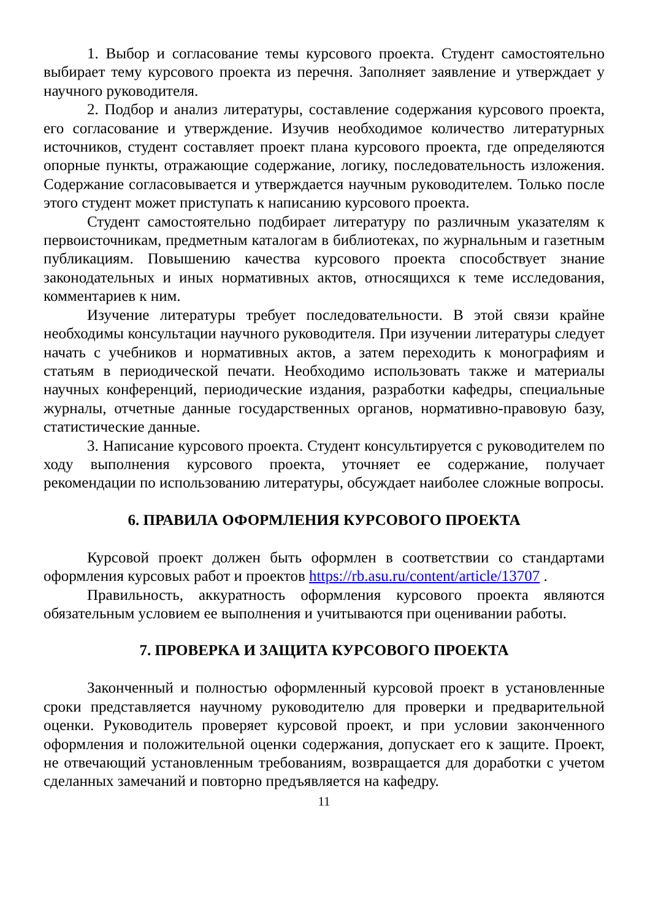1. Выбор и согласование темы курсового проекта. Студент самостоятельно выбирает тему курсового проекта из перечня. Заполняет заявление и утверждает у научного руководителя.
2. Подбор и анализ литературы, составление содержания курсового проекта, его согласование и утверждение. Изучив необходимое количество литературных источников, студент составляет проект плана курсового проекта, где определяются опорные пункты, отражающие содержание, логику, последовательность изложения. Содержание согласовывается и утверждается научным руководителем. Только после этого студент может приступать к написанию курсового проекта.
Студент самостоятельно подбирает литературу по различным указателям к первоисточникам, предметным каталогам в библиотеках, по журнальным и газетным публикациям. Повышению качества курсового проекта способствует знание законодательных и иных нормативных актов, относящихся к теме исследования, комментариев к ним.
Изучение литературы требует последовательности. В этой связи крайне необходимы консультации научного руководителя. При изучении литературы следует начать с учебников и нормативных актов, а затем переходить к монографиям и статьям в периодической печати. Необходимо использовать также и материалы научных конференций, периодические издания, разработки кафедры, специальные журналы, отчетные данные государственных органов, нормативно-правовую базу, статистические данные.
3. Написание курсового проекта. Студент консультируется с руководителем по ходу выполнения курсового проекта, уточняет ее содержание, получает рекомендации по использованию литературы, обсуждает наиболее сложные вопросы.
6. ПРАВИЛА ОФОРМЛЕНИЯ КУРСОВОГО ПРОЕКТА
Курсовой проект должен быть оформлен в соответствии со стандартами оформления курсовых работ и проектов https://rb.asu.ru/content/article/13707 .
Правильность, аккуратность оформления курсового проекта являются обязательным условием ее выполнения и учитываются при оценивании работы.
7. ПРОВЕРКА И ЗАЩИТА КУРСОВОГО ПРОЕКТА
Законченный и полностью оформленный курсовой проект в установленные сроки представляется научному руководителю для проверки и предварительной оценки. Руководитель проверяет курсовой проект, и при условии законченного оформления и положительной оценки содержания, допускает его к защите. Проект, не отвечающий установленным требованиям, возвращается для доработки с учетом сделанных замечаний и повторно предъявляется на кафедру.
11